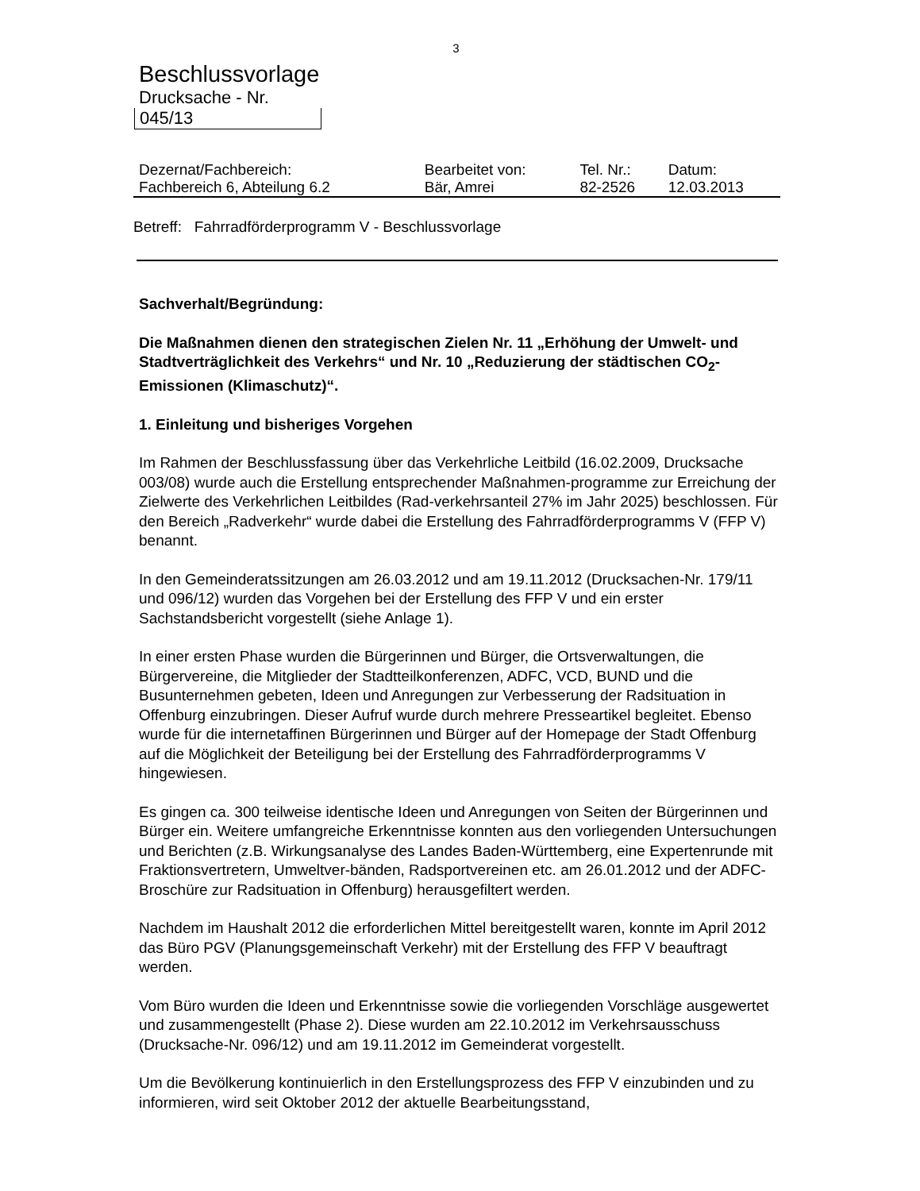3
Beschlussvorlage
Drucksache - Nr.
045/13
| Dezernat/Fachbereich: | Bearbeitet von: | Tel. Nr.: | Datum: |
| Fachbereich 6, Abteilung 6.2 | Bär, Amrei | 82-2526 | 12.03.2013 |
Betreff: Fahrradförderprogramm V - Beschlussvorlage
Sachverhalt/Begründung:
Die Maßnahmen dienen den strategischen Zielen Nr. 11 „Erhöhung der Umwelt- und Stadtverträglichkeit des Verkehrs“ und Nr. 10 „Reduzierung der städtischen CO<sub>2</sub>-Emissionen (Klimaschutz)“.
1. Einleitung und bisheriges Vorgehen
Im Rahmen der Beschlussfassung über das Verkehrliche Leitbild (16.02.2009, Drucksache 003/08) wurde auch die Erstellung entsprechender Maßnahmen-programme zur Erreichung der Zielwerte des Verkehrlichen Leitbildes (Rad-verkehrsanteil 27% im Jahr 2025) beschlossen. Für den Bereich „Radverkehr“ wurde dabei die Erstellung des Fahrradförderprogramms V (FFP V) benannt.
In den Gemeinderatssitzungen am 26.03.2012 und am 19.11.2012 (Drucksachen-Nr. 179/11 und 096/12) wurden das Vorgehen bei der Erstellung des FFP V und ein erster Sachstandsbericht vorgestellt (siehe Anlage 1).
In einer ersten Phase wurden die Bürgerinnen und Bürger, die Ortsverwaltungen, die Bürgervereine, die Mitglieder der Stadtteilkonferenzen, ADFC, VCD, BUND und die Busunternehmen gebeten, Ideen und Anregungen zur Verbesserung der Radsituation in Offenburg einzubringen. Dieser Aufruf wurde durch mehrere Presseartikel begleitet. Ebenso wurde für die internetaffinen Bürgerinnen und Bürger auf der Homepage der Stadt Offenburg auf die Möglichkeit der Beteiligung bei der Erstellung des Fahrradförderprogramms V hingewiesen.
Es gingen ca. 300 teilweise identische Ideen und Anregungen von Seiten der Bürgerinnen und Bürger ein. Weitere umfangreiche Erkenntnisse konnten aus den vorliegenden Untersuchungen und Berichten (z.B. Wirkungsanalyse des Landes Baden-Württemberg, eine Expertenrunde mit Fraktionsvertretern, Umweltver-bänden, Radsportvereinen etc. am 26.01.2012 und der ADFC-Broschüre zur Radsituation in Offenburg) herausgefiltert werden.
Nachdem im Haushalt 2012 die erforderlichen Mittel bereitgestellt waren, konnte im April 2012 das Büro PGV (Planungsgemeinschaft Verkehr) mit der Erstellung des FFP V beauftragt werden.
Vom Büro wurden die Ideen und Erkenntnisse sowie die vorliegenden Vorschläge ausgewertet und zusammengestellt (Phase 2). Diese wurden am 22.10.2012 im Verkehrsausschuss (Drucksache-Nr. 096/12) und am 19.11.2012 im Gemeinderat vorgestellt.
Um die Bevölkerung kontinuierlich in den Erstellungsprozess des FFP V einzubinden und zu informieren, wird seit Oktober 2012 der aktuelle Bearbeitungsstand,